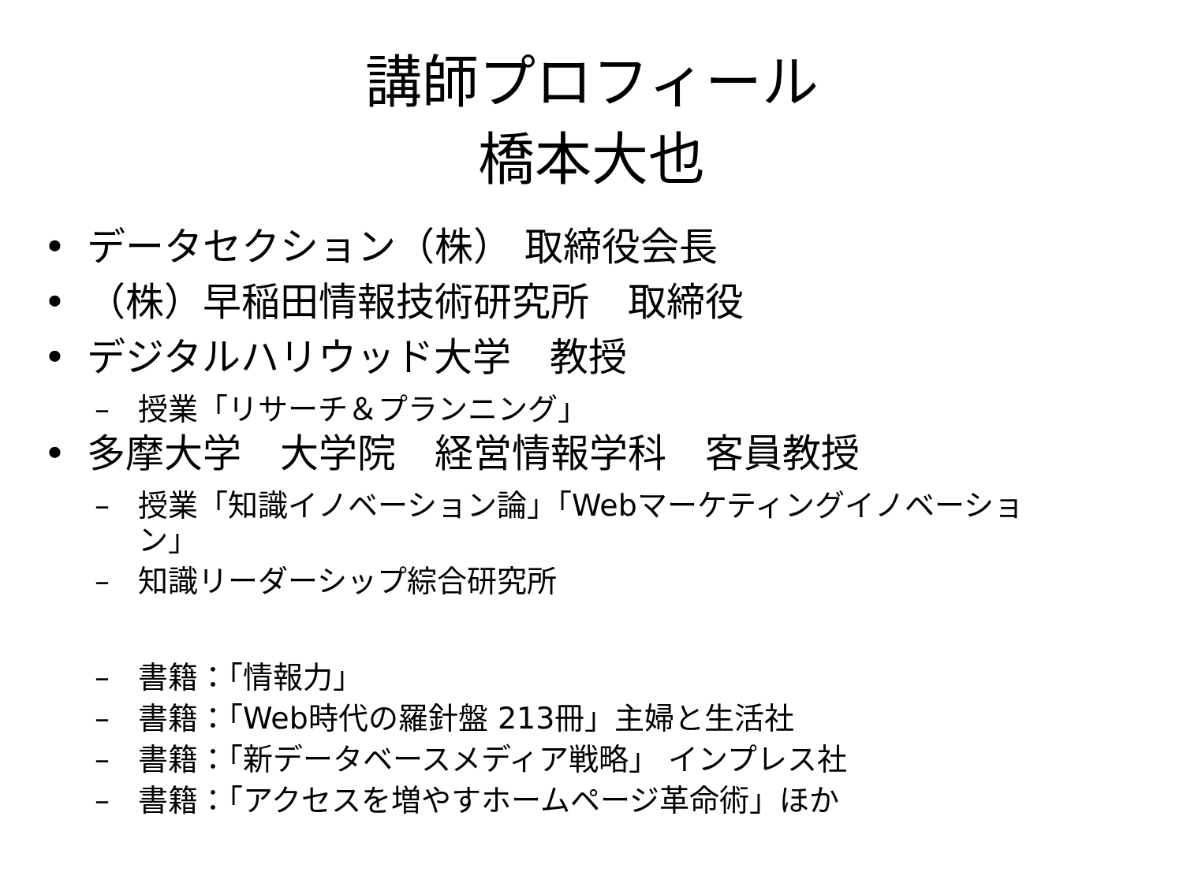講師プロフィール
橋本大也
• データセクション（株） 取締役会長
• （株）早稲田情報技術研究所　取締役
• デジタルハリウッド大学　教授
– 授業「リサーチ＆プランニング」
• 多摩大学　大学院　経営情報学科　客員教授
– 授業「知識イノベーション論」「Webマーケティングイノベーション」
– 知識リーダーシップ綜合研究所
– 書籍：「情報力」
– 書籍：「Web時代の羅針盤 213冊」主婦と生活社
– 書籍：「新データベースメディア戦略」 インプレス社
– 書籍：「アクセスを増やすホームページ革命術」ほか